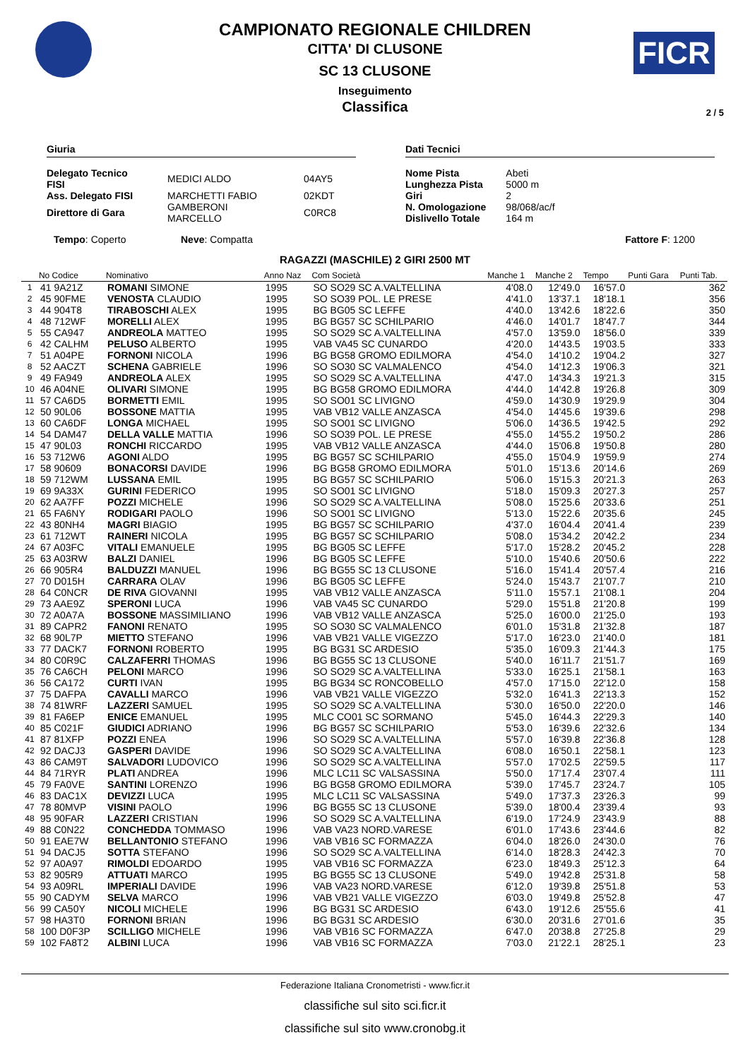FICR
CAMPIONATO REGIONALE CHILDREN
CITTA' DI CLUSONE
SC 13 CLUSONE
Inseguimento
Classifica
2 / 5
Giuria
| Delegato Tecnico FISI | MEDICI ALDO | 04AY5 |
| Ass. Delegato FISI | MARCHETTI FABIO | 02KDT |
| Direttore di Gara | GAMBERONI MARCELLO | C0RC8 |
Dati Tecnici
| Nome Pista | Abeti |
| Lunghezza Pista | 5000 m |
| Giri | 2 |
| N. Omologazione | 98/068/ac/f |
| Dislivello Totale | 164 m |
Tempo: Coperto Neve: Compatta Fattore F: 1200
RAGAZZI (MASCHILE) 2 GIRI 2500 MT
| | No Codice | Nominativo | Anno Naz | Com Società | Manche 1 | Manche 2 | Tempo | Punti Gara | Punti Tab. |
| --- | --- | --- | --- | --- | --- | --- | --- | --- | --- |
| 1 | 41 9A21Z | ROMANI SIMONE | 1995 | SO SO29 SC A.VALTELLINA | 4'08.0 | 12'49.0 | 16'57.0 | | 362 |
| 2 | 45 90FME | VENOSTA CLAUDIO | 1995 | SO SO39 POL. LE PRESE | 4'41.0 | 13'37.1 | 18'18.1 | | 356 |
| 3 | 44 904T8 | TIRABOSCHI ALEX | 1995 | BG BG05 SC LEFFE | 4'40.0 | 13'42.6 | 18'22.6 | | 350 |
| 4 | 48 712WF | MORELLI ALEX | 1995 | BG BG57 SC SCHILPARIO | 4'46.0 | 14'01.7 | 18'47.7 | | 344 |
| 5 | 55 CA947 | ANDREOLA MATTEO | 1995 | SO SO29 SC A.VALTELLINA | 4'57.0 | 13'59.0 | 18'56.0 | | 339 |
| 6 | 42 CALHM | PELUSO ALBERTO | 1995 | VAB VA45 SC CUNARDO | 4'20.0 | 14'43.5 | 19'03.5 | | 333 |
| 7 | 51 A04PE | FORNONI NICOLA | 1996 | BG BG58 GROMO EDILMORA | 4'54.0 | 14'10.2 | 19'04.2 | | 327 |
| 8 | 52 AACZT | SCHENA GABRIELE | 1996 | SO SO30 SC VALMALENCO | 4'54.0 | 14'12.3 | 19'06.3 | | 321 |
| 9 | 49 FA949 | ANDREOLA ALEX | 1995 | SO SO29 SC A.VALTELLINA | 4'47.0 | 14'34.3 | 19'21.3 | | 315 |
| 10 | 46 A04NE | OLIVARI SIMONE | 1995 | BG BG58 GROMO EDILMORA | 4'44.0 | 14'42.8 | 19'26.8 | | 309 |
| 11 | 57 CA6D5 | BORMETTI EMIL | 1995 | SO SO01 SC LIVIGNO | 4'59.0 | 14'30.9 | 19'29.9 | | 304 |
| 12 | 50 90L06 | BOSSONE MATTIA | 1995 | VAB VB12 VALLE ANZASCA | 4'54.0 | 14'45.6 | 19'39.6 | | 298 |
| 13 | 60 CA6DF | LONGA MICHAEL | 1995 | SO SO01 SC LIVIGNO | 5'06.0 | 14'36.5 | 19'42.5 | | 292 |
| 14 | 54 DAM47 | DELLA VALLE MATTIA | 1996 | SO SO39 POL. LE PRESE | 4'55.0 | 14'55.2 | 19'50.2 | | 286 |
| 15 | 47 90L03 | RONCHI RICCARDO | 1995 | VAB VB12 VALLE ANZASCA | 4'44.0 | 15'06.8 | 19'50.8 | | 280 |
| 16 | 53 712W6 | AGONI ALDO | 1995 | BG BG57 SC SCHILPARIO | 4'55.0 | 15'04.9 | 19'59.9 | | 274 |
| 17 | 58 90609 | BONACORSI DAVIDE | 1996 | BG BG58 GROMO EDILMORA | 5'01.0 | 15'13.6 | 20'14.6 | | 269 |
| 18 | 59 712WM | LUSSANA EMIL | 1995 | BG BG57 SC SCHILPARIO | 5'06.0 | 15'15.3 | 20'21.3 | | 263 |
| 19 | 69 9A33X | GURINI FEDERICO | 1995 | SO SO01 SC LIVIGNO | 5'18.0 | 15'09.3 | 20'27.3 | | 257 |
| 20 | 62 AA7FF | POZZI MICHELE | 1996 | SO SO29 SC A.VALTELLINA | 5'08.0 | 15'25.6 | 20'33.6 | | 251 |
| 21 | 65 FA6NY | RODIGARI PAOLO | 1996 | SO SO01 SC LIVIGNO | 5'13.0 | 15'22.6 | 20'35.6 | | 245 |
| 22 | 43 80NH4 | MAGRI BIAGIO | 1995 | BG BG57 SC SCHILPARIO | 4'37.0 | 16'04.4 | 20'41.4 | | 239 |
| 23 | 61 712WT | RAINERI NICOLA | 1995 | BG BG57 SC SCHILPARIO | 5'08.0 | 15'34.2 | 20'42.2 | | 234 |
| 24 | 67 A03FC | VITALI EMANUELE | 1995 | BG BG05 SC LEFFE | 5'17.0 | 15'28.2 | 20'45.2 | | 228 |
| 25 | 63 A03RW | BALZI DANIEL | 1996 | BG BG05 SC LEFFE | 5'10.0 | 15'40.6 | 20'50.6 | | 222 |
| 26 | 66 905R4 | BALDUZZI MANUEL | 1996 | BG BG55 SC 13 CLUSONE | 5'16.0 | 15'41.4 | 20'57.4 | | 216 |
| 27 | 70 D015H | CARRARA OLAV | 1996 | BG BG05 SC LEFFE | 5'24.0 | 15'43.7 | 21'07.7 | | 210 |
| 28 | 64 C0NCR | DE RIVA GIOVANNI | 1995 | VAB VB12 VALLE ANZASCA | 5'11.0 | 15'57.1 | 21'08.1 | | 204 |
| 29 | 73 AAE9Z | SPERONI LUCA | 1996 | VAB VA45 SC CUNARDO | 5'29.0 | 15'51.8 | 21'20.8 | | 199 |
| 30 | 72 A0A7A | BOSSONE MASSIMILIANO | 1996 | VAB VB12 VALLE ANZASCA | 5'25.0 | 16'00.0 | 21'25.0 | | 193 |
| 31 | 89 CAPR2 | FANONI RENATO | 1995 | SO SO30 SC VALMALENCO | 6'01.0 | 15'31.8 | 21'32.8 | | 187 |
| 32 | 68 90L7P | MIETTO STEFANO | 1996 | VAB VB21 VALLE VIGEZZO | 5'17.0 | 16'23.0 | 21'40.0 | | 181 |
| 33 | 77 DACK7 | FORNONI ROBERTO | 1995 | BG BG31 SC ARDESIO | 5'35.0 | 16'09.3 | 21'44.3 | | 175 |
| 34 | 80 C0R9C | CALZAFERRI THOMAS | 1996 | BG BG55 SC 13 CLUSONE | 5'40.0 | 16'11.7 | 21'51.7 | | 169 |
| 35 | 76 CA6CH | PELONI MARCO | 1996 | SO SO29 SC A.VALTELLINA | 5'33.0 | 16'25.1 | 21'58.1 | | 163 |
| 36 | 56 CA172 | CURTI IVAN | 1995 | BG BG34 SC RONCOBELLO | 4'57.0 | 17'15.0 | 22'12.0 | | 158 |
| 37 | 75 DAFPA | CAVALLI MARCO | 1996 | VAB VB21 VALLE VIGEZZO | 5'32.0 | 16'41.3 | 22'13.3 | | 152 |
| 38 | 74 81WRF | LAZZERI SAMUEL | 1995 | SO SO29 SC A.VALTELLINA | 5'30.0 | 16'50.0 | 22'20.0 | | 146 |
| 39 | 81 FA6EP | ENICE EMANUEL | 1995 | MLC CO01 SC SORMANO | 5'45.0 | 16'44.3 | 22'29.3 | | 140 |
| 40 | 85 C021F | GIUDICI ADRIANO | 1996 | BG BG57 SC SCHILPARIO | 5'53.0 | 16'39.6 | 22'32.6 | | 134 |
| 41 | 87 81XFP | POZZI ENEA | 1996 | SO SO29 SC A.VALTELLINA | 5'57.0 | 16'39.8 | 22'36.8 | | 128 |
| 42 | 92 DACJ3 | GASPERI DAVIDE | 1996 | SO SO29 SC A.VALTELLINA | 6'08.0 | 16'50.1 | 22'58.1 | | 123 |
| 43 | 86 CAM9T | SALVADORI LUDOVICO | 1996 | SO SO29 SC A.VALTELLINA | 5'57.0 | 17'02.5 | 22'59.5 | | 117 |
| 44 | 84 71RYR | PLATI ANDREA | 1996 | MLC LC11 SC VALSASSINA | 5'50.0 | 17'17.4 | 23'07.4 | | 111 |
| 45 | 79 FA0VE | SANTINI LORENZO | 1996 | BG BG58 GROMO EDILMORA | 5'39.0 | 17'45.7 | 23'24.7 | | 105 |
| 46 | 83 DAC1X | DEVIZZI LUCA | 1995 | MLC LC11 SC VALSASSINA | 5'49.0 | 17'37.3 | 23'26.3 | | 99 |
| 47 | 78 80MVP | VISINI PAOLO | 1996 | BG BG55 SC 13 CLUSONE | 5'39.0 | 18'00.4 | 23'39.4 | | 93 |
| 48 | 95 90FAR | LAZZERI CRISTIAN | 1996 | SO SO29 SC A.VALTELLINA | 6'19.0 | 17'24.9 | 23'43.9 | | 88 |
| 49 | 88 C0N22 | CONCHEDDA TOMMASO | 1996 | VAB VA23 NORD.VARESE | 6'01.0 | 17'43.6 | 23'44.6 | | 82 |
| 50 | 91 EAE7W | BELLANTONIO STEFANO | 1996 | VAB VB16 SC FORMAZZA | 6'04.0 | 18'26.0 | 24'30.0 | | 76 |
| 51 | 94 DACJ5 | SOTTA STEFANO | 1996 | SO SO29 SC A.VALTELLINA | 6'14.0 | 18'28.3 | 24'42.3 | | 70 |
| 52 | 97 A0A97 | RIMOLDI EDOARDO | 1995 | VAB VB16 SC FORMAZZA | 6'23.0 | 18'49.3 | 25'12.3 | | 64 |
| 53 | 82 905R9 | ATTUATI MARCO | 1995 | BG BG55 SC 13 CLUSONE | 5'49.0 | 19'42.8 | 25'31.8 | | 58 |
| 54 | 93 A09RL | IMPERIALI DAVIDE | 1996 | VAB VA23 NORD.VARESE | 6'12.0 | 19'39.8 | 25'51.8 | | 53 |
| 55 | 90 CADYM | SELVA MARCO | 1996 | VAB VB21 VALLE VIGEZZO | 6'03.0 | 19'49.8 | 25'52.8 | | 47 |
| 56 | 99 CA50Y | NICOLI MICHELE | 1996 | BG BG31 SC ARDESIO | 6'43.0 | 19'12.6 | 25'55.6 | | 41 |
| 57 | 98 HA3T0 | FORNONI BRIAN | 1996 | BG BG31 SC ARDESIO | 6'30.0 | 20'31.6 | 27'01.6 | | 35 |
| 58 | 100 D0F3P | SCILLIGO MICHELE | 1996 | VAB VB16 SC FORMAZZA | 6'47.0 | 20'38.8 | 27'25.8 | | 29 |
| 59 | 102 FA8T2 | ALBINI LUCA | 1996 | VAB VB16 SC FORMAZZA | 7'03.0 | 21'22.1 | 28'25.1 | | 23 |
Federazione Italiana Cronometristi - www.ficr.it
classifiche sul sito sci.ficr.it
classifiche sul sito www.cronobg.it